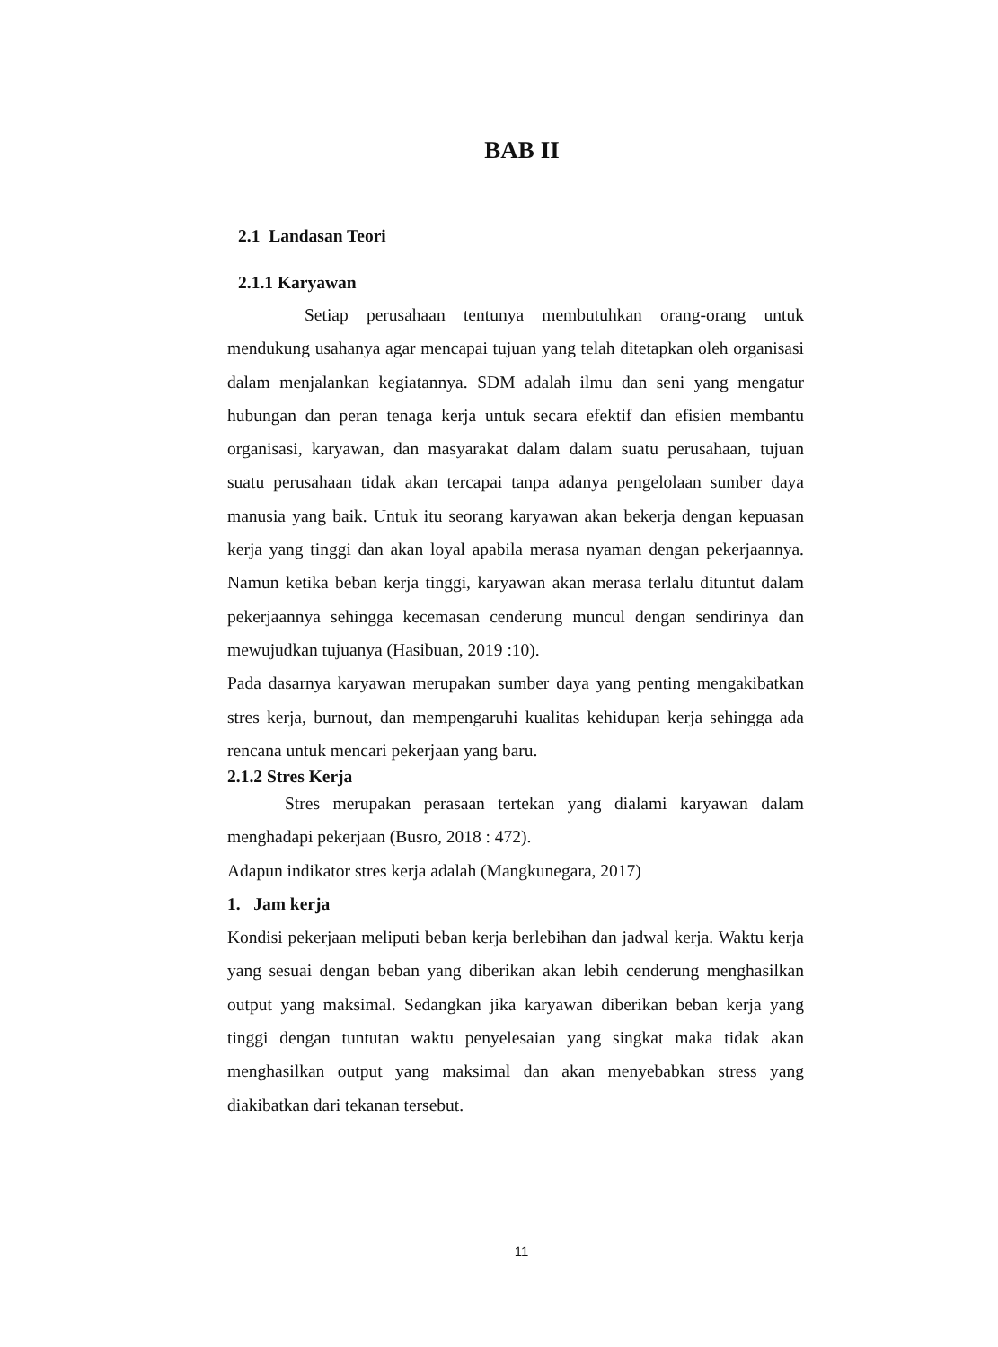BAB II
2.1 Landasan Teori
2.1.1 Karyawan
Setiap perusahaan tentunya membutuhkan orang-orang untuk mendukung usahanya agar mencapai tujuan yang telah ditetapkan oleh organisasi dalam menjalankan kegiatannya. SDM adalah ilmu dan seni yang mengatur hubungan dan peran tenaga kerja untuk secara efektif dan efisien membantu organisasi, karyawan, dan masyarakat dalam dalam suatu perusahaan, tujuan suatu perusahaan tidak akan tercapai tanpa adanya pengelolaan sumber daya manusia yang baik. Untuk itu seorang karyawan akan bekerja dengan kepuasan kerja yang tinggi dan akan loyal apabila merasa nyaman dengan pekerjaannya. Namun ketika beban kerja tinggi, karyawan akan merasa terlalu dituntut dalam pekerjaannya sehingga kecemasan cenderung muncul dengan sendirinya dan mewujudkan tujuanya (Hasibuan, 2019 :10).
Pada dasarnya karyawan merupakan sumber daya yang penting mengakibatkan stres kerja, burnout, dan mempengaruhi kualitas kehidupan kerja sehingga ada rencana untuk mencari pekerjaan yang baru.
2.1.2 Stres Kerja
Stres merupakan perasaan tertekan yang dialami karyawan dalam menghadapi pekerjaan (Busro, 2018 : 472).
Adapun indikator stres kerja adalah (Mangkunegara, 2017)
1. Jam kerja
Kondisi pekerjaan meliputi beban kerja berlebihan dan jadwal kerja. Waktu kerja yang sesuai dengan beban yang diberikan akan lebih cenderung menghasilkan output yang maksimal. Sedangkan jika karyawan diberikan beban kerja yang tinggi dengan tuntutan waktu penyelesaian yang singkat maka tidak akan menghasilkan output yang maksimal dan akan menyebabkan stress yang diakibatkan dari tekanan tersebut.
11